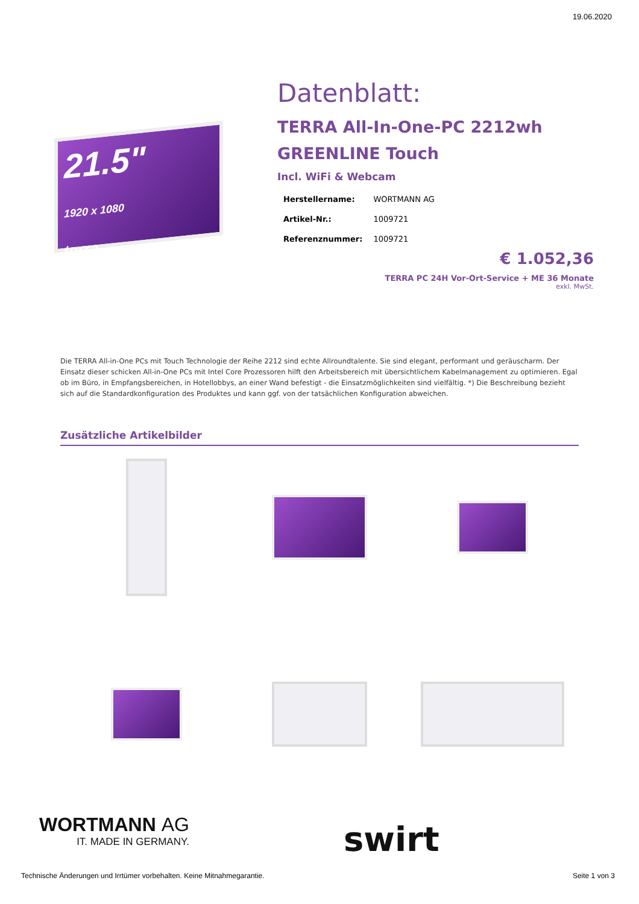19.06.2020
21.5"
1920 x 1080
terra
Datenblatt:
TERRA All-In-One-PC 2212wh GREENLINE Touch
Incl. WiFi & Webcam
| Herstellername: | WORTMANN AG |
| Artikel-Nr.: | 1009721 |
| Referenznummer: | 1009721 |
€ 1.052,36
TERRA PC 24H Vor-Ort-Service + ME 36 Monate
exkl. MwSt.
Die TERRA All-in-One PCs mit Touch Technologie der Reihe 2212 sind echte Allroundtalente. Sie sind elegant, performant und geräuscharm. Der Einsatz dieser schicken All-in-One PCs mit Intel Core Prozessoren hilft den Arbeitsbereich mit übersichtlichem Kabelmanagement zu optimieren. Egal ob im Büro, in Empfangsbereichen, in Hotellobbys, an einer Wand befestigt - die Einsatzmöglichkeiten sind vielfältig. *) Die Beschreibung bezieht sich auf die Standardkonfiguration des Produktes und kann ggf. von der tatsächlichen Konfiguration abweichen.
Zusätzliche Artikelbilder
WORTMANN AG
IT. MADE IN GERMANY.
swirt
Technische Änderungen und Irrtümer vorbehalten. Keine Mitnahmegarantie.
Seite 1 von 3